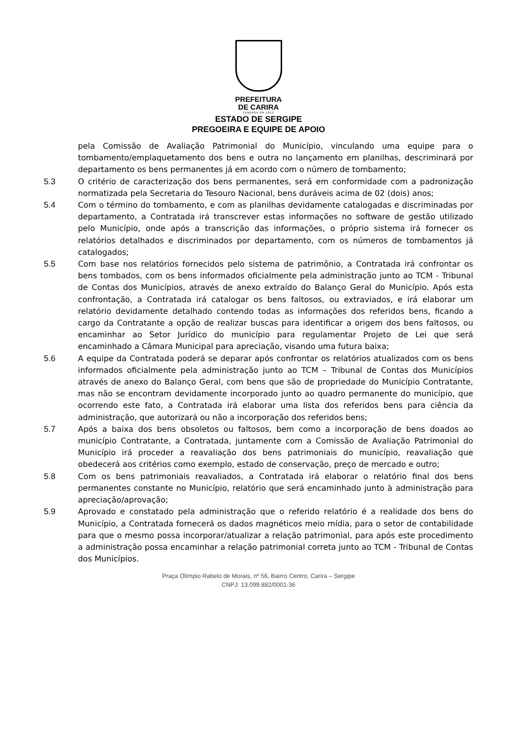PREFEITURA
DE CARIRA
FUNDADA EM 1953
ESTADO DE SERGIPE
PREGOEIRA E EQUIPE DE APOIO
pela Comissão de Avaliação Patrimonial do Município, vinculando uma equipe para o tombamento/emplaquetamento dos bens e outra no lançamento em planilhas, descriminará por departamento os bens permanentes já em acordo com o número de tombamento;
5.3 O critério de caracterização dos bens permanentes, será em conformidade com a padronização normatizada pela Secretaria do Tesouro Nacional, bens duráveis acima de 02 (dois) anos;
5.4 Com o término do tombamento, e com as planilhas devidamente catalogadas e discriminadas por departamento, a Contratada irá transcrever estas informações no software de gestão utilizado pelo Município, onde após a transcrição das informações, o próprio sistema irá fornecer os relatórios detalhados e discriminados por departamento, com os números de tombamentos já catalogados;
5.5 Com base nos relatórios fornecidos pelo sistema de patrimônio, a Contratada irá confrontar os bens tombados, com os bens informados oficialmente pela administração junto ao TCM - Tribunal de Contas dos Municípios, através de anexo extraído do Balanço Geral do Município. Após esta confrontação, a Contratada irá catalogar os bens faltosos, ou extraviados, e irá elaborar um relatório devidamente detalhado contendo todas as informações dos referidos bens, ficando a cargo da Contratante a opção de realizar buscas para identificar a origem dos bens faltosos, ou encaminhar ao Setor Jurídico do município para regulamentar Projeto de Lei que será encaminhado a Câmara Municipal para apreciação, visando uma futura baixa;
5.6 A equipe da Contratada poderá se deparar após confrontar os relatórios atualizados com os bens informados oficialmente pela administração junto ao TCM – Tribunal de Contas dos Municípios através de anexo do Balanço Geral, com bens que são de propriedade do Município Contratante, mas não se encontram devidamente incorporado junto ao quadro permanente do município, que ocorrendo este fato, a Contratada irá elaborar uma lista dos referidos bens para ciência da administração, que autorizará ou não a incorporação dos referidos bens;
5.7 Após a baixa dos bens obsoletos ou faltosos, bem como a incorporação de bens doados ao município Contratante, a Contratada, juntamente com a Comissão de Avaliação Patrimonial do Município irá proceder a reavaliação dos bens patrimoniais do município, reavaliação que obedecerá aos critérios como exemplo, estado de conservação, preço de mercado e outro;
5.8 Com os bens patrimoniais reavaliados, a Contratada irá elaborar o relatório final dos bens permanentes constante no Município, relatório que será encaminhado junto à administração para apreciação/aprovação;
5.9 Aprovado e constatado pela administração que o referido relatório é a realidade dos bens do Município, a Contratada fornecerá os dados magnéticos meio mídia, para o setor de contabilidade para que o mesmo possa incorporar/atualizar a relação patrimonial, para após este procedimento a administração possa encaminhar a relação patrimonial correta junto ao TCM - Tribunal de Contas dos Municípios.
Praça Olímpio Rabelo de Morais, nº 56, Bairro Centro, Carira – Sergipe
CNPJ: 13.099.882/0001-36